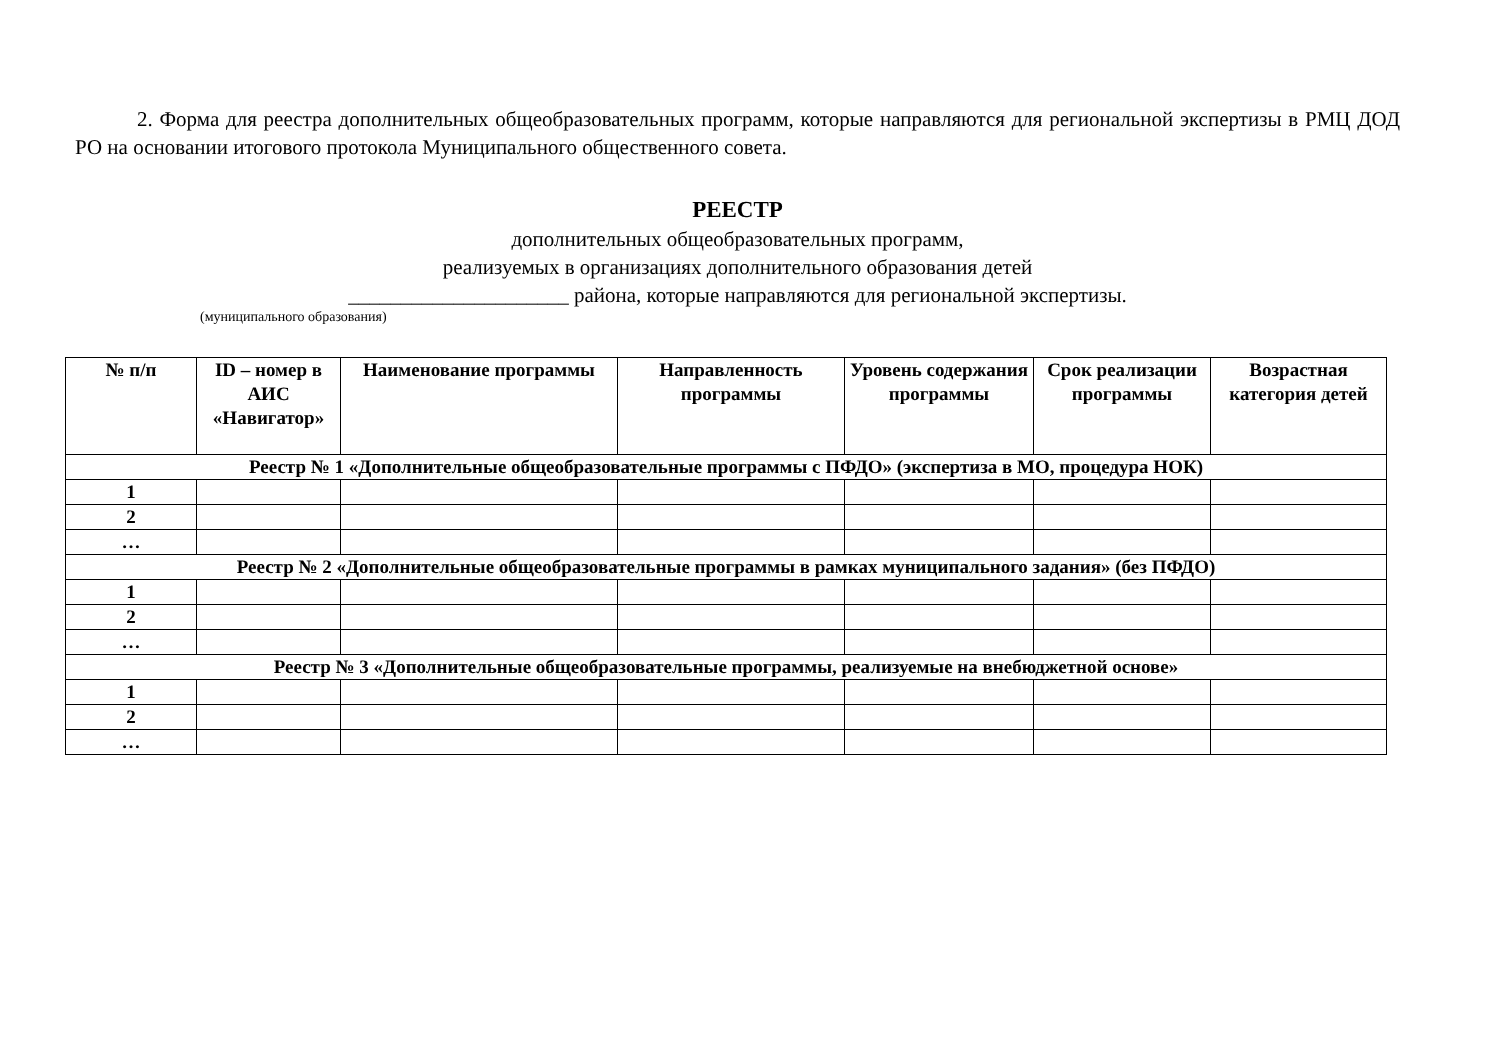2. Форма для реестра дополнительных общеобразовательных программ, которые направляются для региональной экспертизы в РМЦ ДОД РО на основании итогового протокола Муниципального общественного совета.
РЕЕСТР
дополнительных общеобразовательных программ,
реализуемых в организациях дополнительного образования детей
_____________________ района, которые направляются для региональной экспертизы.
(муниципального образования)
| № п/п | ID – номер в АИС «Навигатор» | Наименование программы | Направленность программы | Уровень содержания программы | Срок реализации программы | Возрастная категория детей |
| --- | --- | --- | --- | --- | --- | --- |
| Реестр № 1 «Дополнительные общеобразовательные программы с ПФДО» (экспертиза в МО, процедура НОК) | | | | | | |
| 1 | | | | | | |
| 2 | | | | | | |
| … | | | | | | |
| Реестр № 2 «Дополнительные общеобразовательные программы в рамках муниципального задания» (без ПФДО) | | | | | | |
| 1 | | | | | | |
| 2 | | | | | | |
| … | | | | | | |
| Реестр № 3 «Дополнительные общеобразовательные программы, реализуемые на внебюджетной основе» | | | | | | |
| 1 | | | | | | |
| 2 | | | | | | |
| … | | | | | | |